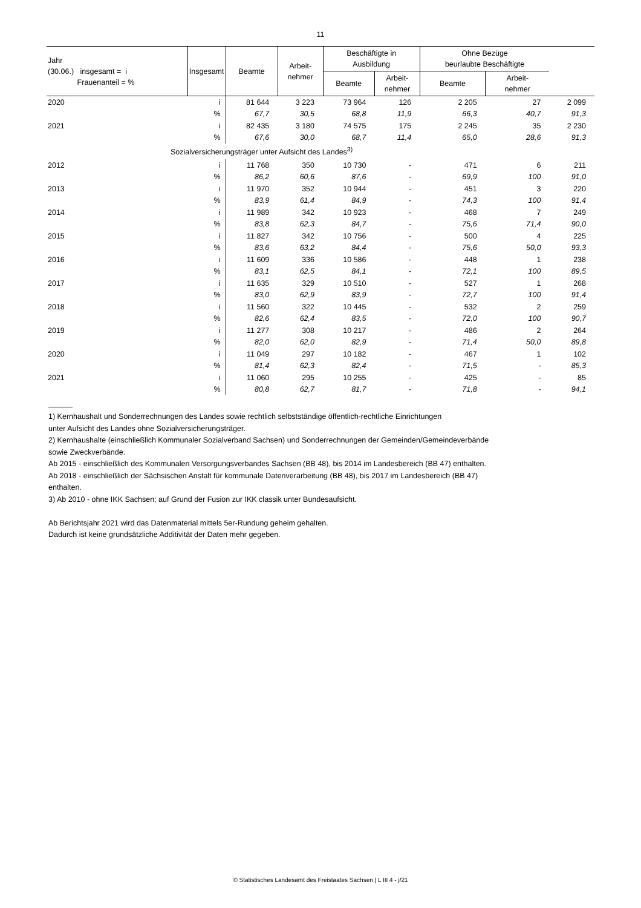11
| Jahr (30.06.) insgesamt = i Frauenanteil = % | Insgesamt | Beamte | Arbeit- nehmer | Beschäftigte in Ausbildung | | Ohne Bezüge beurlaubte Beschäftigte | | |
| --- | --- | --- | --- | --- | --- | --- | --- | --- |
| | | | | Beamte | Arbeit- nehmer | Beamte | Arbeit- nehmer | |
| 2020 | i | 81 644 | 3 223 | 73 964 | 126 | 2 205 | 27 | 2 099 |
| | % | 67,7 | 30,5 | 68,8 | 11,9 | 66,3 | 40,7 | 91,3 |
| 2021 | i | 82 435 | 3 180 | 74 575 | 175 | 2 245 | 35 | 2 230 |
| | % | 67,6 | 30,0 | 68,7 | 11,4 | 65,0 | 28,6 | 91,3 |
| Sozialversicherungsträger unter Aufsicht des Landes<sup>3)</sup> | | | | | | | | |
| 2012 | i | 11 768 | 350 | 10 730 | - | 471 | 6 | 211 |
| | % | 86,2 | 60,6 | 87,6 | - | 69,9 | 100 | 91,0 |
| 2013 | i | 11 970 | 352 | 10 944 | - | 451 | 3 | 220 |
| | % | 83,9 | 61,4 | 84,9 | - | 74,3 | 100 | 91,4 |
| 2014 | i | 11 989 | 342 | 10 923 | - | 468 | 7 | 249 |
| | % | 83,8 | 62,3 | 84,7 | - | 75,6 | 71,4 | 90,0 |
| 2015 | i | 11 827 | 342 | 10 756 | - | 500 | 4 | 225 |
| | % | 83,6 | 63,2 | 84,4 | - | 75,6 | 50,0 | 93,3 |
| 2016 | i | 11 609 | 336 | 10 586 | - | 448 | 1 | 238 |
| | % | 83,1 | 62,5 | 84,1 | - | 72,1 | 100 | 89,5 |
| 2017 | i | 11 635 | 329 | 10 510 | - | 527 | 1 | 268 |
| | % | 83,0 | 62,9 | 83,9 | - | 72,7 | 100 | 91,4 |
| 2018 | i | 11 560 | 322 | 10 445 | - | 532 | 2 | 259 |
| | % | 82,6 | 62,4 | 83,5 | - | 72,0 | 100 | 90,7 |
| 2019 | i | 11 277 | 308 | 10 217 | - | 486 | 2 | 264 |
| | % | 82,0 | 62,0 | 82,9 | - | 71,4 | 50,0 | 89,8 |
| 2020 | i | 11 049 | 297 | 10 182 | - | 467 | 1 | 102 |
| | % | 81,4 | 62,3 | 82,4 | - | 71,5 | - | 85,3 |
| 2021 | i | 11 060 | 295 | 10 255 | - | 425 | - | 85 |
| | % | 80,8 | 62,7 | 81,7 | - | 71,8 | - | 94,1 |
1) Kernhaushalt und Sonderrechnungen des Landes sowie rechtlich selbstständige öffentlich-rechtliche Einrichtungen
unter Aufsicht des Landes ohne Sozialversicherungsträger.
2) Kernhaushalte (einschließlich Kommunaler Sozialverband Sachsen) und Sonderrechnungen der Gemeinden/Gemeindeverbände
sowie Zweckverbände.
Ab 2015 - einschließlich des Kommunalen Versorgungsverbandes Sachsen (BB 48), bis 2014 im Landesbereich (BB 47) enthalten.
Ab 2018 - einschließlich der Sächsischen Anstalt für kommunale Datenverarbeitung (BB 48), bis 2017 im Landesbereich (BB 47)
enthalten.
3) Ab 2010 - ohne IKK Sachsen; auf Grund der Fusion zur IKK classik unter Bundesaufsicht.
Ab Berichtsjahr 2021 wird das Datenmaterial mittels 5er-Rundung geheim gehalten.
Dadurch ist keine grundsätzliche Additivität der Daten mehr gegeben.
© Statistisches Landesamt des Freistaates Sachsen | L III 4 - j/21